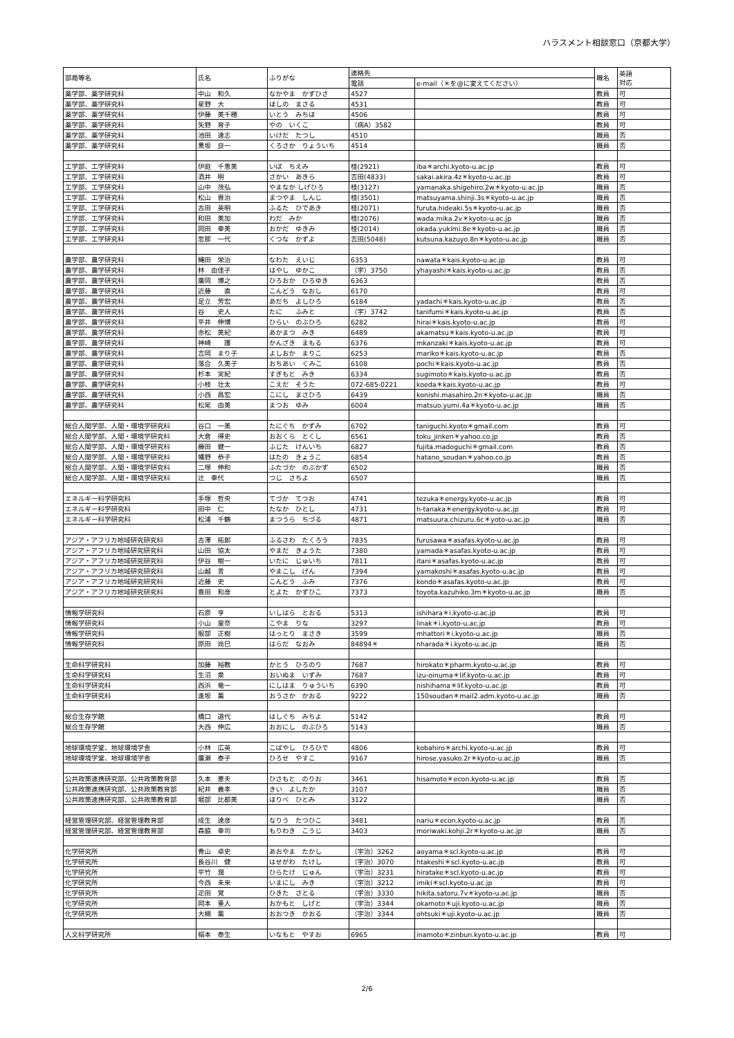ハラスメント相談窓口（京都大学）
| 部局等名 | 氏名 | ふりがな | 連絡先 | | 職名 | 英語 対応 |
| --- | --- | --- | --- | --- | --- | --- |
| | | | 電話 | e-mail（＊を@に変えてください） | | |
| 薬学部、薬学研究科 | 中山 和久 | なかやま かずひさ | 4527 | | 教員 | 可 |
| 薬学部、薬学研究科 | 星野 大 | ほしの まさる | 4531 | | 教員 | 可 |
| 薬学部、薬学研究科 | 伊藤 美千穂 | いとう みちほ | 4506 | | 教員 | 可 |
| 薬学部、薬学研究科 | 矢野 育子 | やの いくこ | （病A）3582 | | 教員 | 可 |
| 薬学部、薬学研究科 | 池田 達志 | いけだ たつし | 4510 | | 職員 | 否 |
| 薬学部、薬学研究科 | 黒坂 良一 | くろさか りょういち | 4514 | | 職員 | 否 |
| 工学部、工学研究科 | 伊庭 千恵美 | いば ちえみ | 桂(2921) | iba＊archi.kyoto-u.ac.jp | 教員 | 可 |
| 工学部、工学研究科 | 酒井 明 | さかい あきら | 吉田(4833) | sakai.akira.4z＊kyoto-u.ac.jp | 教員 | 可 |
| 工学部、工学研究科 | 山中 茂弘 | やまなか しげひろ | 桂(3127) | yamanaka.shigehiro.2w＊kyoto-u.ac.jp | 職員 | 否 |
| 工学部、工学研究科 | 松山 晋治 | まつやま しんじ | 桂(3501) | matsuyama.shinji.3s＊kyoto-u.ac.jp | 職員 | 否 |
| 工学部、工学研究科 | 古田 英明 | ふるた ひであき | 桂(2071) | furuta.hideaki.5s＊kyoto-u.ac.jp | 職員 | 否 |
| 工学部、工学研究科 | 和田 美加 | わだ みか | 桂(2076) | wada.mika.2v＊kyoto-u.ac.jp | 職員 | 否 |
| 工学部、工学研究科 | 岡田 幸美 | おかだ ゆきみ | 桂(2014) | okada.yukimi.8e＊kyoto-u.ac.jp | 職員 | 否 |
| 工学部、工学研究科 | 忽那 一代 | くつな かずよ | 吉田(5048) | kutsuna.kazuyo.8n＊kyoto-u.ac.jp | 職員 | 否 |
| 農学部、農学研究科 | 縄田 栄治 | なわた えいじ | 6353 | nawata＊kais.kyoto-u.ac.jp | 教員 | 可 |
| 農学部、農学研究科 | 林 由佳子 | はやし ゆかこ | （宇）3750 | yhayashi＊kais.kyoto-u.ac.jp | 教員 | 否 |
| 農学部、農学研究科 | 廣岡 博之 | ひろおか ひろゆき | 6363 | | 教員 | 否 |
| 農学部、農学研究科 | 近藤 直 | こんどう なおし | 6170 | | 教員 | 可 |
| 農学部、農学研究科 | 足立 芳宏 | あだち よしひろ | 6184 | yadachi＊kais.kyoto-u.ac.jp | 教員 | 否 |
| 農学部、農学研究科 | 谷 史人 | たに ふみと | （宇）3742 | tanifumi＊kais.kyoto-u.ac.jp | 教員 | 否 |
| 農学部、農学研究科 | 平井 伸博 | ひらい のぶひろ | 6282 | hirai＊kais.kyoto-u.ac.jp | 教員 | 可 |
| 農学部、農学研究科 | 赤松 美紀 | あかまつ みき | 6489 | akamatsu＊kais.kyoto-u.ac.jp | 教員 | 可 |
| 農学部、農学研究科 | 神崎 護 | かんざき まもる | 6376 | mkanzaki＊kais.kyoto-u.ac.jp | 教員 | 可 |
| 農学部、農学研究科 | 吉岡 まり子 | よしおか まりこ | 6253 | mariko＊kais.kyoto-u.ac.jp | 教員 | 否 |
| 農学部、農学研究科 | 落合 久美子 | おちあい くみこ | 6108 | pochi＊kais.kyoto-u.ac.jp | 教員 | 否 |
| 農学部、農学研究科 | 杉本 実紀 | すぎもと みき | 6334 | sugimoto＊kais.kyoto-u.ac.jp | 教員 | 否 |
| 農学部、農学研究科 | 小枝 壮太 | こえだ そうた | 072-685-0221 | koeda＊kais.kyoto-u.ac.jp | 教員 | 可 |
| 農学部、農学研究科 | 小西 昌宏 | こにし まさひろ | 6439 | konishi.masahiro.2n＊kyoto-u.ac.jp | 職員 | 否 |
| 農学部、農学研究科 | 松尾 由美 | まつお ゆみ | 6004 | matsuo.yumi.4a＊kyoto-u.ac.jp | 職員 | 否 |
| 総合人間学部、人間・環境学研究科 | 谷口 一美 | たにぐち かずみ | 6702 | taniguchi.kyoto＊gmail.com | 教員 | 可 |
| 総合人間学部、人間・環境学研究科 | 大倉 得史 | おおくら とくし | 6561 | toku_jinken＊yahoo.co.jp | 教員 | 否 |
| 総合人間学部、人間・環境学研究科 | 藤田 健一 | ふじた けんいち | 6827 | fujita.madoguchi＊gmail.com | 教員 | 否 |
| 総合人間学部、人間・環境学研究科 | 幡野 恭子 | はたの きょうこ | 6854 | hatano_soudan＊yahoo.co.jp | 教員 | 否 |
| 総合人間学部、人間・環境学研究科 | 二塚 伸和 | ふたづか のぶかず | 6502 | | 職員 | 否 |
| 総合人間学部、人間・環境学研究科 | 辻 幸代 | つじ さちよ | 6507 | | 職員 | 否 |
| エネルギー科学研究科 | 手塚 哲央 | てづか てつお | 4741 | tezuka＊energy.kyoto-u.ac.jp | 教員 | 可 |
| エネルギー科学研究科 | 田中 仁 | たなか ひとし | 4731 | h-tanaka＊energy.kyoto-u.ac.jp | 教員 | 可 |
| エネルギー科学研究科 | 松浦 千鶴 | まつうら ちづる | 4871 | matsuura.chizuru.6c＊yoto-u.ac.jp | 職員 | 否 |
| アジア・アフリカ地域研究研究科 | 古澤 拓郎 | ふるさわ たくろう | 7835 | furusawa＊asafas.kyoto-u.ac.jp | 教員 | 可 |
| アジア・アフリカ地域研究研究科 | 山田 協太 | やまだ きょうた | 7380 | yamada＊asafas.kyoto-u.ac.jp | 教員 | 可 |
| アジア・アフリカ地域研究研究科 | 伊谷 樹一 | いたに じゅいち | 7811 | itani＊asafas.kyoto-u.ac.jp | 教員 | 可 |
| アジア・アフリカ地域研究研究科 | 山越 言 | やまこし げん | 7394 | yamakoshi＊asafas.kyoto-u.ac.jp | 教員 | 可 |
| アジア・アフリカ地域研究研究科 | 近藤 史 | こんどう ふみ | 7376 | kondo＊asafas.kyoto-u.ac.jp | 教員 | 可 |
| アジア・アフリカ地域研究研究科 | 豊田 和彦 | とよた かずひこ | 7373 | toyota.kazuhiko.3m＊kyoto-u.ac.jp | 職員 | 否 |
| 情報学研究科 | 石原 亨 | いしはら とおる | 5313 | ishihara＊i.kyoto-u.ac.jp | 教員 | 可 |
| 情報学研究科 | 小山 里奈 | こやま りな | 3297 | linak＊i.kyoto-u.ac.jp | 教員 | 可 |
| 情報学研究科 | 服部 正樹 | はっとり まさき | 3599 | mhattori＊i.kyoto-u.ac.jp | 職員 | 否 |
| 情報学研究科 | 原田 尚巳 | はらだ なおみ | 84894＊ | nharada＊i.kyoto-u.ac.jp | 職員 | 否 |
| 生命科学研究科 | 加藤 裕教 | かとう ひろのり | 7687 | hirokato＊pharm.kyoto-u.ac.jp | 教員 | 可 |
| 生命科学研究科 | 生沼 泉 | おいぬま いずみ | 7687 | izu-oinuma＊lif.kyoto-u.ac.jp | 教員 | 可 |
| 生命科学研究科 | 西浜 竜一 | にしはま りゅういち | 6390 | nishihama＊lif.kyoto-u.ac.jp | 教員 | 可 |
| 生命科学研究科 | 逢坂 薫 | おうさか かおる | 9222 | 150soudan＊mail2.adm.kyoto-u.ac.jp | 職員 | 否 |
| 総合生存学館 | 橋口 道代 | はしぐち みちよ | 5142 | | 教員 | 可 |
| 総合生存学館 | 大西 伸広 | おおにし のぶひろ | 5143 | | 職員 | 否 |
| 地球環境学堂、地球環境学舎 | 小林 広英 | こばやし ひろひで | 4806 | kobahiro＊archi.kyoto-u.ac.jp | 教員 | 可 |
| 地球環境学堂、地球環境学舎 | 廣瀬 泰子 | ひろせ やすこ | 9167 | hirose.yasuko.2r＊kyoto-u.ac.jp | 職員 | 否 |
| 公共政策連携研究部、公共政策教育部 | 久本 憲夫 | ひさもと のりお | 3461 | hisamoto＊econ.kyoto-u.ac.jp | 教員 | 否 |
| 公共政策連携研究部、公共政策教育部 | 紀井 義孝 | きい よしたか | 3107 | | 職員 | 否 |
| 公共政策連携研究部、公共政策教育部 | 堀部 比都美 | ほりべ ひとみ | 3122 | | 職員 | 否 |
| 経営管理研究部、経営管理教育部 | 成生 達彦 | なりう たつひこ | 3481 | nariu＊econ.kyoto-u.ac.jp | 教員 | 否 |
| 経営管理研究部、経営管理教育部 | 森脇 幸司 | もりわき こうじ | 3403 | moriwaki.kohji.2r＊kyoto-u.ac.jp | 職員 | 否 |
| 化学研究所 | 青山 卓史 | あおやま たかし | （宇治）3262 | aoyama＊scl.kyoto-u.ac.jp | 教員 | 可 |
| 化学研究所 | 長谷川 健 | はせがわ たけし | （宇治）3070 | htakeshi＊scl.kyoto-u.ac.jp | 教員 | 可 |
| 化学研究所 | 平竹 潤 | ひらたけ じゅん | （宇治）3231 | hiratake＊scl.kyoto-u.ac.jp | 教員 | 可 |
| 化学研究所 | 今西 未来 | いまにし みき | （宇治）3212 | imiki＊scl.kyoto-u.ac.jp | 教員 | 可 |
| 化学研究所 | 疋田 覚 | ひきた さとる | （宇治）3330 | hikita.satoru.7v＊kyoto-u.ac.jp | 職員 | 否 |
| 化学研究所 | 岡本 重人 | おかもと しげと | （宇治）3344 | okamoto＊uji.kyoto-u.ac.jp | 職員 | 否 |
| 化学研究所 | 大槻 薫 | おおつき かおる | （宇治）3344 | ohtsuki＊uji.kyoto-u.ac.jp | 職員 | 否 |
| 人文科学研究所 | 稲本 泰生 | いなもと やすお | 6965 | inamoto＊zinbun.kyoto-u.ac.jp | 教員 | 可 |
2/6